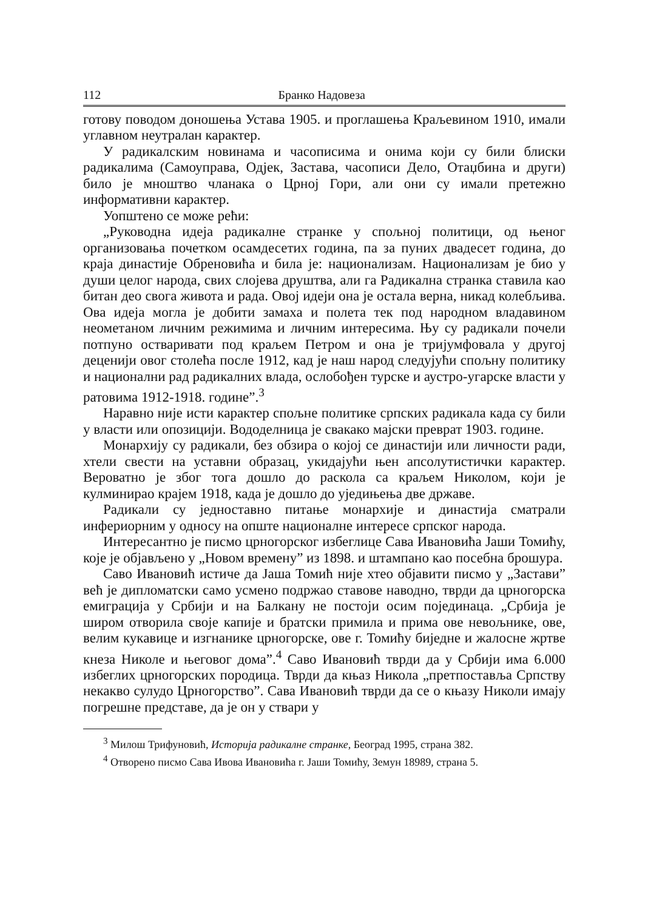112 Бранко Надовеза
готову поводом доношења Устава 1905. и проглашења Краљевином 1910, имали углавном неутралан карактер.
У радикалским новинама и часописима и онима који су били блиски радикалима (Самоуправа, Одјек, Застава, часописи Дело, Отаџбина и други) било је мноштво чланака о Црној Гори, али они су имали претежно информативни карактер.
Уопштено се може рећи:
„Руководна идеја радикалне странке у спољној политици, од њеног организовања почетком осамдесетих година, па за пуних двадесет година, до краја династије Обреновића и била је: национализам. Национализам је био у души целог народа, свих слојева друштва, али га Радикална странка ставила као битан део свога живота и рада. Овој идеји она је остала верна, никад колебљива. Ова идеја могла је добити замаха и полета тек под народном владавином неометаном личним режимима и личним интересима. Њу су радикали почели потпуно остваривати под краљем Петром и она је тријумфовала у другој деценији овог столећа после 1912, кад је наш народ следујући спољну политику и национални рад радикалних влада, ослобођен турске и аустро-угарске власти у ратовима 1912-1918. године”.<sup>3</sup>
Наравно није исти карактер спољне политике српских радикала када су били у власти или опозицији. Вододелница је свакако мајски преврат 1903. године.
Монархију су радикали, без обзира о којој се династији или личности ради, хтели свести на уставни образац, укидајући њен апсолутистички карактер. Вероватно је због тога дошло до раскола са краљем Николом, који је кулминирао крајем 1918, када је дошло до уједињења две државе.
Радикали су једноставно питање монархије и династија сматрали инфериорним у односу на опште националне интересе српског народа.
Интересантно је писмо црногорског избеглице Сава Ивановића Јаши Томићу, које је објављено у „Новом времену” из 1898. и штампано као посебна брошура.
Саво Ивановић истиче да Јаша Томић није хтео објавити писмо у „Застави” већ је дипломатски само усмено подржао ставове наводно, тврди да црногорска емиграција у Србији и на Балкану не постоји осим појединаца. „Србија је широм отворила своје капије и братски примила и прима ове невољнике, ове, велим кукавице и изгнанике црногорске, ове г. Томићу биједне и жалосне жртве кнеза Николе и његовог дома”.<sup>4</sup> Саво Ивановић тврди да у Србији има 6.000 избеглих црногорских породица. Тврди да књаз Никола „претпоставља Српству некакво сулудо Црногорство”. Сава Ивановић тврди да се о књазу Николи имају погрешне представе, да је он у ствари у
<sup>3</sup> Милош Трифуновић, Историја радикалне странке, Београд 1995, страна 382.
<sup>4</sup> Отворено писмо Сава Ивова Ивановића г. Јаши Томићу, Земун 18989, страна 5.